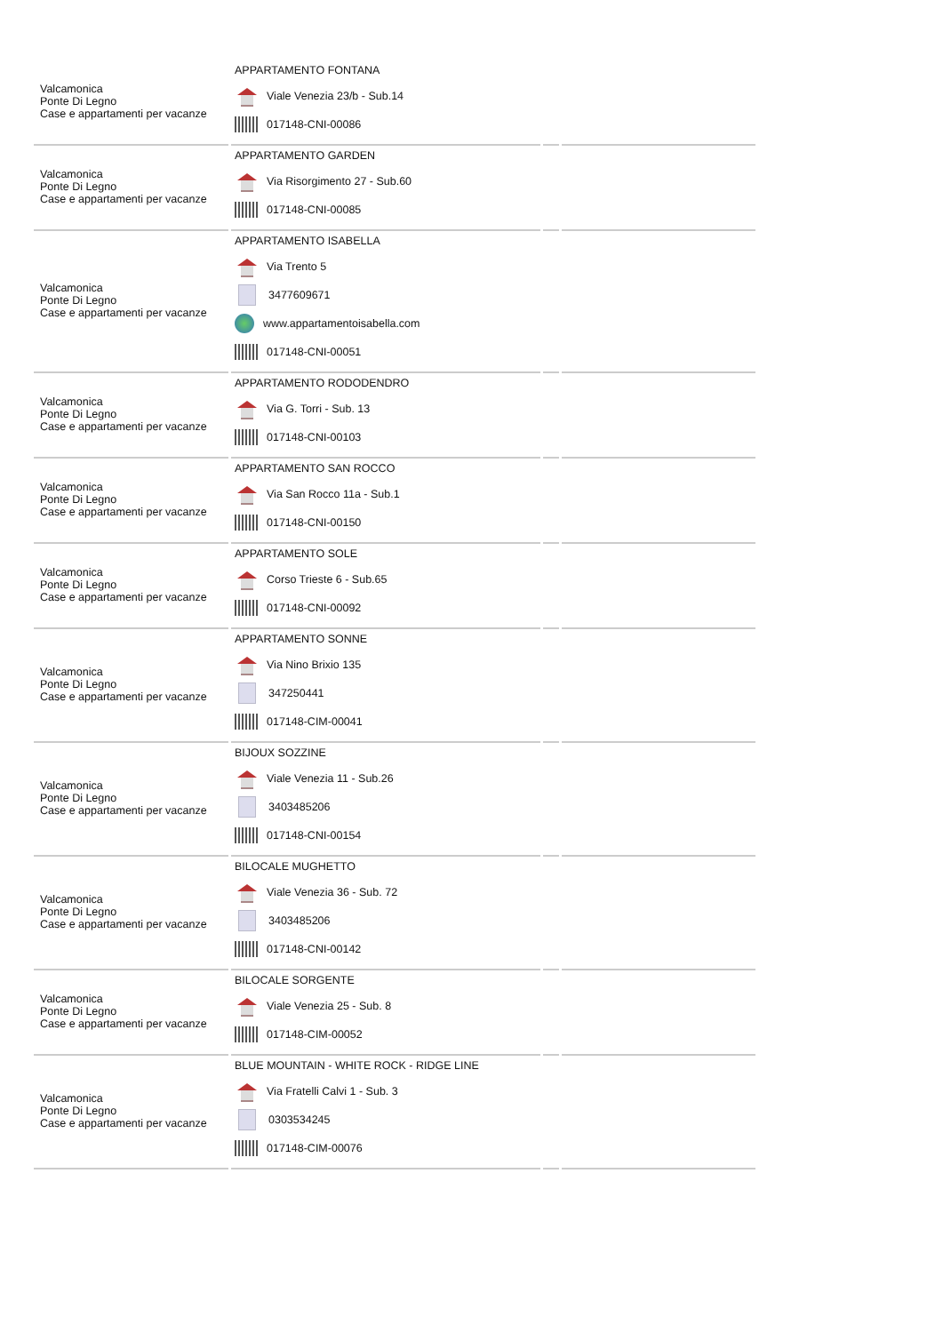| Valcamonica Ponte Di Legno Case e appartamenti per vacanze | APPARTAMENTO FONTANA Viale Venezia 23/b - Sub.14 017148-CNI-00086 | | |
| Valcamonica Ponte Di Legno Case e appartamenti per vacanze | APPARTAMENTO GARDEN Via Risorgimento 27 - Sub.60 017148-CNI-00085 | | |
| Valcamonica Ponte Di Legno Case e appartamenti per vacanze | APPARTAMENTO ISABELLA Via Trento 5 3477609671 www.appartamentoisabella.com 017148-CNI-00051 | | |
| Valcamonica Ponte Di Legno Case e appartamenti per vacanze | APPARTAMENTO RODODENDRO Via G. Torri - Sub. 13 017148-CNI-00103 | | |
| Valcamonica Ponte Di Legno Case e appartamenti per vacanze | APPARTAMENTO SAN ROCCO Via San Rocco 11a - Sub.1 017148-CNI-00150 | | |
| Valcamonica Ponte Di Legno Case e appartamenti per vacanze | APPARTAMENTO SOLE Corso Trieste 6 - Sub.65 017148-CNI-00092 | | |
| Valcamonica Ponte Di Legno Case e appartamenti per vacanze | APPARTAMENTO SONNE Via Nino Brixio 135 347250441 017148-CIM-00041 | | |
| Valcamonica Ponte Di Legno Case e appartamenti per vacanze | BIJOUX SOZZINE Viale Venezia 11 - Sub.26 3403485206 017148-CNI-00154 | | |
| Valcamonica Ponte Di Legno Case e appartamenti per vacanze | BILOCALE MUGHETTO Viale Venezia 36 - Sub. 72 3403485206 017148-CNI-00142 | | |
| Valcamonica Ponte Di Legno Case e appartamenti per vacanze | BILOCALE SORGENTE Viale Venezia 25 - Sub. 8 017148-CIM-00052 | | |
| Valcamonica Ponte Di Legno Case e appartamenti per vacanze | BLUE MOUNTAIN - WHITE ROCK - RIDGE LINE Via Fratelli Calvi 1 - Sub. 3 0303534245 017148-CIM-00076 | | |